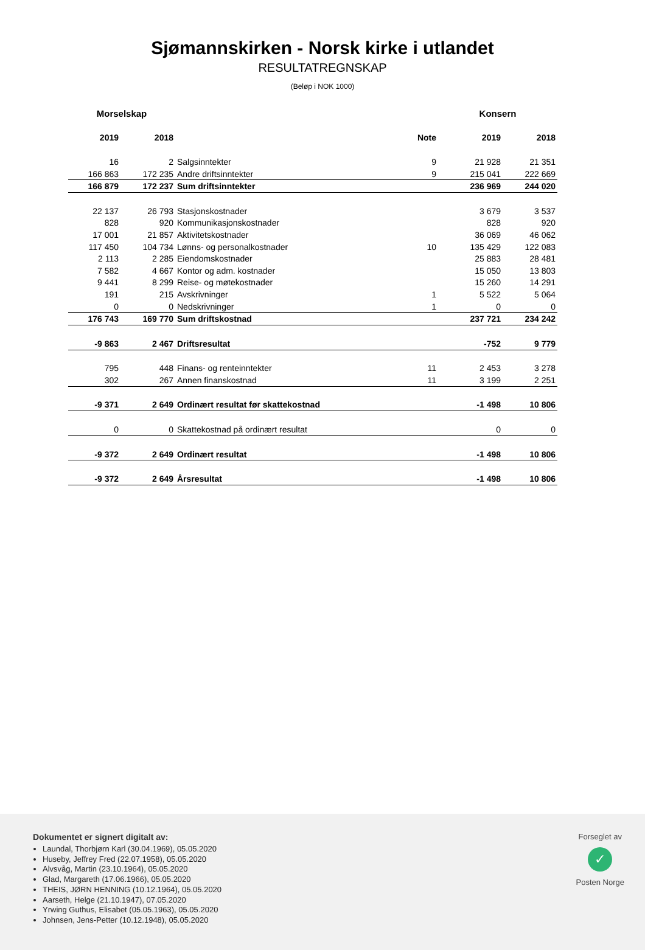Sjømannskirken - Norsk kirke i utlandet
RESULTATREGNSKAP
(Beløp i NOK 1000)
| Morselskap | | | | Konsern | |
| --- | --- | --- | --- | --- | --- |
| 2019 | 2018 | | Note | 2019 | 2018 |
| 16 | 2 | Salgsinntekter | 9 | 21 928 | 21 351 |
| 166 863 | 172 235 | Andre driftsinntekter | 9 | 215 041 | 222 669 |
| 166 879 | 172 237 | Sum driftsinntekter | | 236 969 | 244 020 |
| 22 137 | 26 793 | Stasjonskostnader | | 3 679 | 3 537 |
| 828 | 920 | Kommunikasjonskostnader | | 828 | 920 |
| 17 001 | 21 857 | Aktivitetskostnader | | 36 069 | 46 062 |
| 117 450 | 104 734 | Lønns- og personalkostnader | 10 | 135 429 | 122 083 |
| 2 113 | 2 285 | Eiendomskostnader | | 25 883 | 28 481 |
| 7 582 | 4 667 | Kontor og adm. kostnader | | 15 050 | 13 803 |
| 9 441 | 8 299 | Reise- og møtekostnader | | 15 260 | 14 291 |
| 191 | 215 | Avskrivninger | 1 | 5 522 | 5 064 |
| 0 | 0 | Nedskrivninger | 1 | 0 | 0 |
| 176 743 | 169 770 | Sum driftskostnad | | 237 721 | 234 242 |
| -9 863 | 2 467 | Driftsresultat | | -752 | 9 779 |
| 795 | 448 | Finans- og renteinntekter | 11 | 2 453 | 3 278 |
| 302 | 267 | Annen finanskostnad | 11 | 3 199 | 2 251 |
| -9 371 | 2 649 | Ordinært resultat før skattekostnad | | -1 498 | 10 806 |
| 0 | 0 | Skattekostnad på ordinært resultat | | 0 | 0 |
| -9 372 | 2 649 | Ordinært resultat | | -1 498 | 10 806 |
| -9 372 | 2 649 | Årsresultat | | -1 498 | 10 806 |
Dokumentet er signert digitalt av:
Laundal, Thorbjørn Karl (30.04.1969), 05.05.2020
Huseby, Jeffrey Fred (22.07.1958), 05.05.2020
Alvsvåg, Martin (23.10.1964), 05.05.2020
Glad, Margareth (17.06.1966), 05.05.2020
THEIS, JØRN HENNING (10.12.1964), 05.05.2020
Aarseth, Helge (21.10.1947), 07.05.2020
Yrwing Guthus, Elisabet (05.05.1963), 05.05.2020
Johnsen, Jens-Petter (10.12.1948), 05.05.2020
Forseglet av
✓
Posten Norge